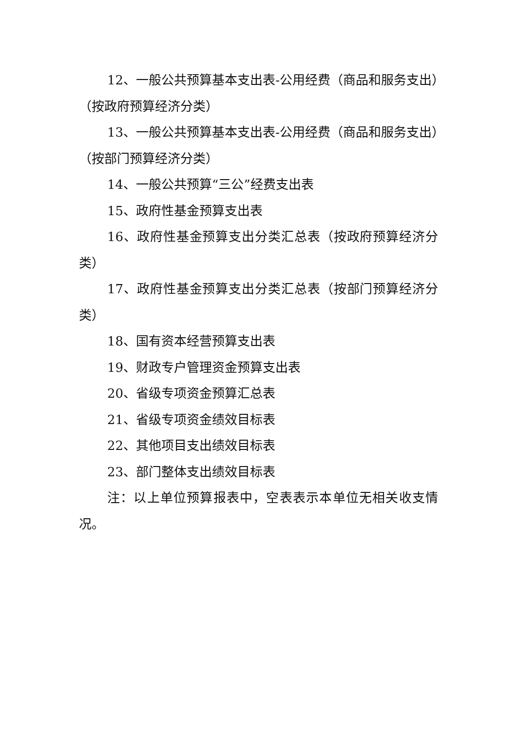12、一般公共预算基本支出表-公用经费（商品和服务支出）（按政府预算经济分类）
13、一般公共预算基本支出表-公用经费（商品和服务支出）（按部门预算经济分类）
14、一般公共预算“三公”经费支出表
15、政府性基金预算支出表
16、政府性基金预算支出分类汇总表（按政府预算经济分类）
17、政府性基金预算支出分类汇总表（按部门预算经济分类）
18、国有资本经营预算支出表
19、财政专户管理资金预算支出表
20、省级专项资金预算汇总表
21、省级专项资金绩效目标表
22、其他项目支出绩效目标表
23、部门整体支出绩效目标表
注：以上单位预算报表中，空表表示本单位无相关收支情况。